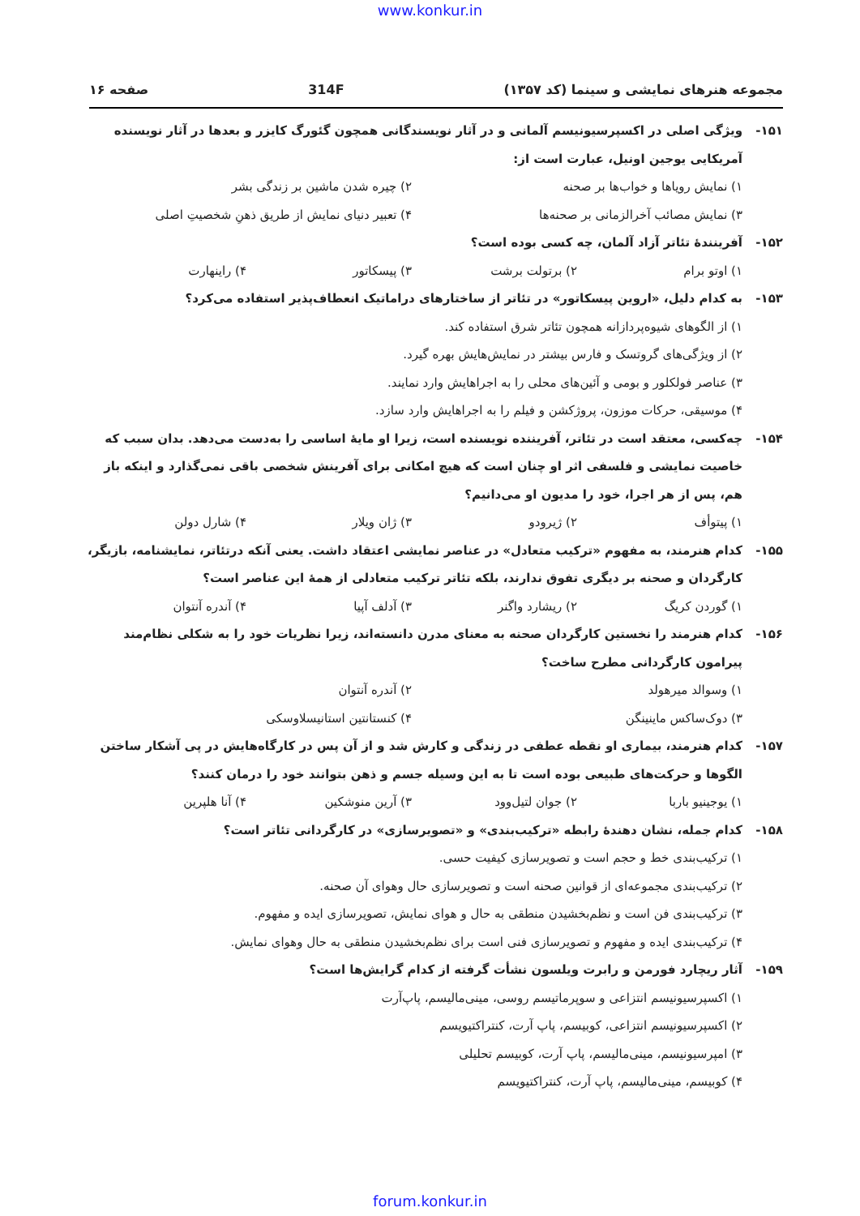www.konkur.in
مجموعه هنرهای نمایشی و سینما (کد ۱۳۵۷) 314F صفحه ۱۶
۱۵۱- ویژگی اصلی در اکسپرسیونیسم آلمانی و در آثار نویسندگانی همچون گئورگ کایزر و بعدها در آثار نویسنده آمریکایی یوجین اونیل، عبارت است از:
۱) نمایش رویاها و خواب‌ها بر صحنه ۲) چیره شدن ماشین بر زندگی بشر ۳) نمایش مصائب آخرالزمانی بر صحنه‌ها ۴) تعبیر دنیای نمایش از طریق ذهنِ شخصیتِ اصلی
۱۵۲- آفرینندهٔ تئاتر آزاد آلمان، چه کسی بوده است؟
۱) اوتو برام ۲) برتولت برشت ۳) پیسکاتور ۴) راینهارت
۱۵۳- به کدام دلیل، «اروین پیسکاتور» در تئاتر از ساختارهای دراماتیک انعطاف‌پذیر استفاده می‌کرد؟
۱) از الگوهای شیوه‌پردازانه همچون تئاتر شرق استفاده کند.
۲) از ویژگی‌های گروتسک و فارس بیشتر در نمایش‌هایش بهره گیرد.
۳) عناصر فولکلور و بومی و آئین‌های محلی را به اجراهایش وارد نمایند.
۴) موسیقی، حرکات موزون، پروژکشن و فیلم را به اجراهایش وارد سازد.
۱۵۴- چه‌کسی، معتقد است در تئاتر، آفریننده نویسنده است، زیرا او مایهٔ اساسی را به‌دست می‌دهد. بدان سبب که خاصیت نمایشی و فلسفی اثر او چنان است که هیچ امکانی برای آفرینش شخصی باقی نمی‌گذارد و اینکه باز هم، پس از هر اجرا، خود را مدیون او می‌دانیم؟
۱) پیتوأف ۲) ژیرودو ۳) ژان ویلار ۴) شارل دولن
۱۵۵- کدام هنرمند، به مفهوم «ترکیب متعادل» در عناصر نمایشی اعتقاد داشت. یعنی آنکه درتئاتر، نمایشنامه، بازیگر، کارگردان و صحنه بر دیگری تفوق ندارند، بلکه تئاتر ترکیب متعادلی از همهٔ این عناصر است؟
۱) گوردن کریگ ۲) ریشارد واگنر ۳) آدلف آپیا ۴) آندره آنتوان
۱۵۶- کدام هنرمند را نخستین کارگردان صحنه به معنای مدرن دانسته‌اند، زیرا نظریات خود را به شکلی نظام‌مند پیرامون کارگردانی مطرح ساخت؟
۱) وسوالد میرهولد ۲) آندره آنتوان ۳) دوک‌ساکس ماینینگن ۴) کنستانتین استانیسلاوسکی
۱۵۷- کدام هنرمند، بیماری او نقطه عطفی در زندگی و کارش شد و از آن پس در کارگاه‌هایش در پی آشکار ساختن الگوها و حرکت‌های طبیعی بوده است تا به این وسیله جسم و ذهن بتوانند خود را درمان کنند؟
۱) یوجینیو باربا ۲) جوان لتیل‌وود ۳) آرین منوشکین ۴) آنا هلپرین
۱۵۸- کدام جمله، نشان دهندهٔ رابطه «ترکیب‌بندی» و «تصویرسازی» در کارگردانی تئاتر است؟
۱) ترکیب‌بندی خط و حجم است و تصویرسازی کیفیت حسی.
۲) ترکیب‌بندی مجموعه‌ای از قوانین صحنه است و تصویرسازی حال وهوای آن صحنه.
۳) ترکیب‌بندی فن است و نظم‌بخشیدن منطقی به حال و هوای نمایش، تصویرسازی ایده و مفهوم.
۴) ترکیب‌بندی ایده و مفهوم و تصویرسازی فنی است برای نظم‌بخشیدن منطقی به حال وهوای نمایش.
۱۵۹- آثار ریچارد فورمن و رابرت ویلسون نشأت گرفته از کدام گرایش‌ها است؟
۱) اکسپرسیونیسم انتزاعی و سوپرماتیسم روسی، مینی‌مالیسم، پاپ‌آرت
۲) اکسپرسیونیسم انتزاعی، کوبیسم، پاپ آرت، کنتراکتیویسم
۳) امپرسیونیسم، مینی‌مالیسم، پاپ آرت، کوبیسم تحلیلی
۴) کوبیسم، مینی‌مالیسم، پاپ آرت، کنتراکتیویسم
forum.konkur.in